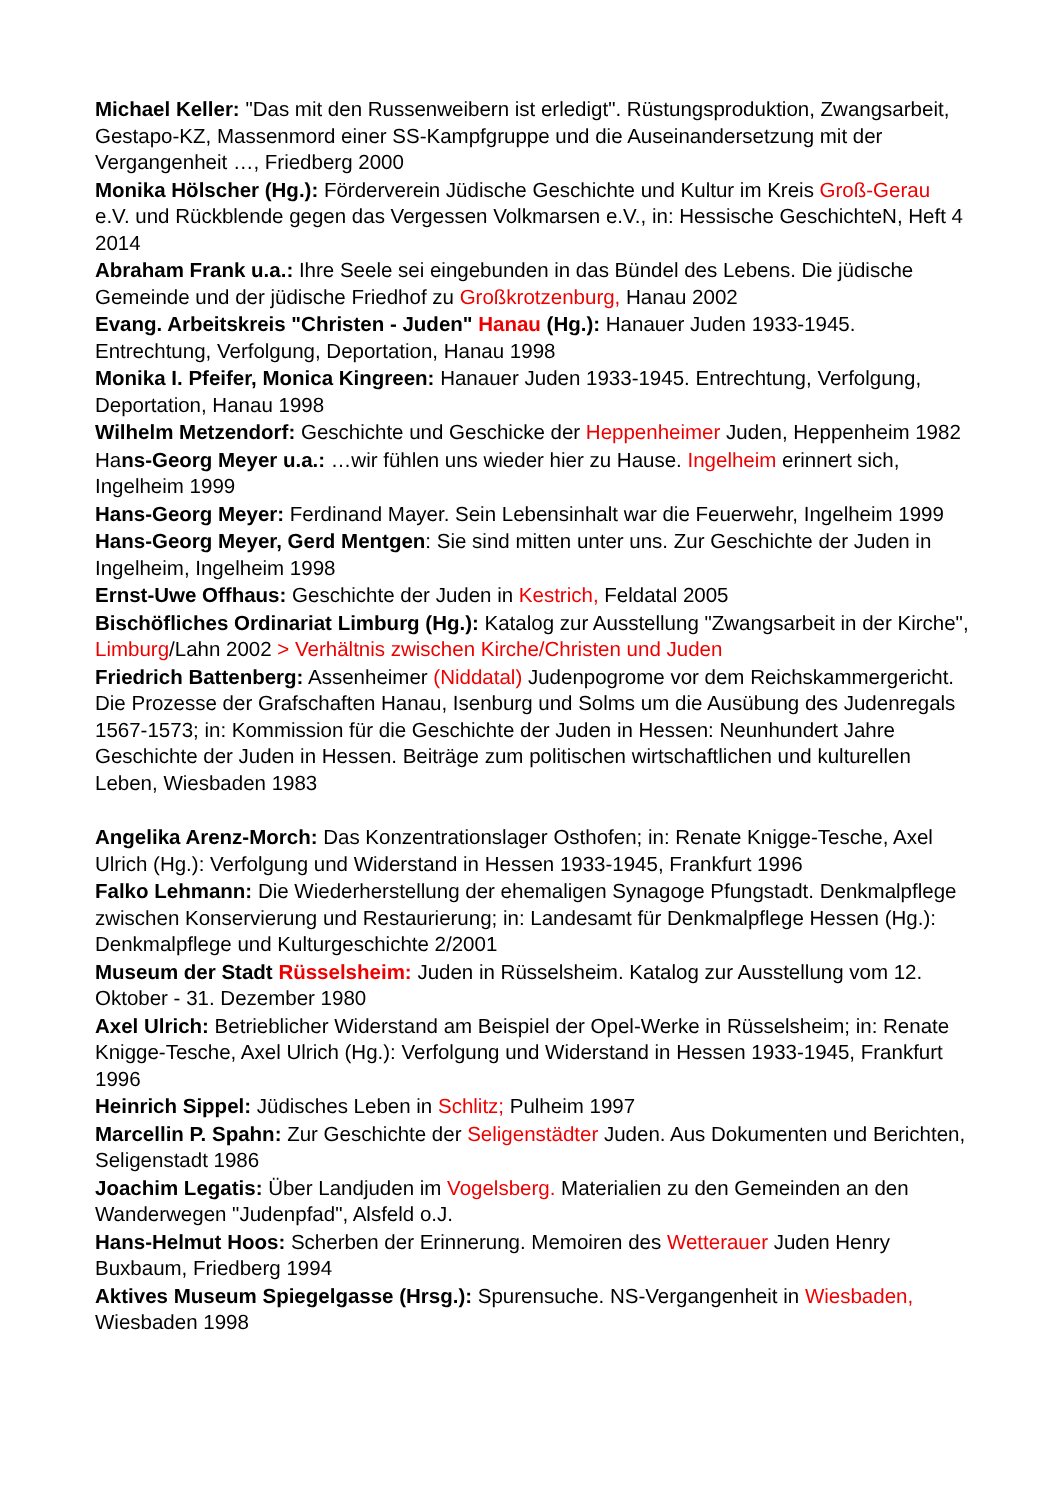Michael Keller: "Das mit den Russenweibern ist erledigt". Rüstungsproduktion, Zwangsarbeit, Gestapo-KZ, Massenmord einer SS-Kampfgruppe und die Auseinandersetzung mit der Vergangenheit …, Friedberg 2000
Monika Hölscher (Hg.): Förderverein Jüdische Geschichte und Kultur im Kreis Groß-Gerau e.V. und Rückblende gegen das Vergessen Volkmarsen e.V., in: Hessische GeschichteN, Heft 4 2014
Abraham Frank u.a.: Ihre Seele sei eingebunden in das Bündel des Lebens. Die jüdische Gemeinde und der jüdische Friedhof zu Großkrotzenburg, Hanau 2002
Evang. Arbeitskreis "Christen - Juden" Hanau (Hg.): Hanauer Juden 1933-1945. Entrechtung, Verfolgung, Deportation, Hanau 1998
Monika I. Pfeifer, Monica Kingreen: Hanauer Juden 1933-1945. Entrechtung, Verfolgung, Deportation, Hanau 1998
Wilhelm Metzendorf: Geschichte und Geschicke der Heppenheimer Juden, Heppenheim 1982
Hans-Georg Meyer u.a.: …wir fühlen uns wieder hier zu Hause. Ingelheim erinnert sich, Ingelheim 1999
Hans-Georg Meyer: Ferdinand Mayer. Sein Lebensinhalt war die Feuerwehr, Ingelheim 1999
Hans-Georg Meyer, Gerd Mentgen: Sie sind mitten unter uns. Zur Geschichte der Juden in Ingelheim, Ingelheim 1998
Ernst-Uwe Offhaus: Geschichte der Juden in Kestrich, Feldatal 2005
Bischöfliches Ordinariat Limburg (Hg.): Katalog zur Ausstellung "Zwangsarbeit in der Kirche", Limburg/Lahn 2002 > Verhältnis zwischen Kirche/Christen und Juden
Friedrich Battenberg: Assenheimer (Niddatal) Judenpogrome vor dem Reichskammergericht. Die Prozesse der Grafschaften Hanau, Isenburg und Solms um die Ausübung des Judenregals 1567-1573; in: Kommission für die Geschichte der Juden in Hessen: Neunhundert Jahre Geschichte der Juden in Hessen. Beiträge zum politischen wirtschaftlichen und kulturellen Leben, Wiesbaden 1983
Angelika Arenz-Morch: Das Konzentrationslager Osthofen; in: Renate Knigge-Tesche, Axel Ulrich (Hg.): Verfolgung und Widerstand in Hessen 1933-1945, Frankfurt 1996
Falko Lehmann: Die Wiederherstellung der ehemaligen Synagoge Pfungstadt. Denkmalpflege zwischen Konservierung und Restaurierung; in: Landesamt für Denkmalpflege Hessen (Hg.): Denkmalpflege und Kulturgeschichte 2/2001
Museum der Stadt Rüsselsheim: Juden in Rüsselsheim. Katalog zur Ausstellung vom 12. Oktober - 31. Dezember 1980
Axel Ulrich: Betrieblicher Widerstand am Beispiel der Opel-Werke in Rüsselsheim; in: Renate Knigge-Tesche, Axel Ulrich (Hg.): Verfolgung und Widerstand in Hessen 1933-1945, Frankfurt 1996
Heinrich Sippel: Jüdisches Leben in Schlitz; Pulheim 1997
Marcellin P. Spahn: Zur Geschichte der Seligenstädter Juden. Aus Dokumenten und Berichten, Seligenstadt 1986
Joachim Legatis: Über Landjuden im Vogelsberg. Materialien zu den Gemeinden an den Wanderwegen "Judenpfad", Alsfeld o.J.
Hans-Helmut Hoos: Scherben der Erinnerung. Memoiren des Wetterauer Juden Henry Buxbaum, Friedberg 1994
Aktives Museum Spiegelgasse (Hrsg.): Spurensuche. NS-Vergangenheit in Wiesbaden, Wiesbaden 1998